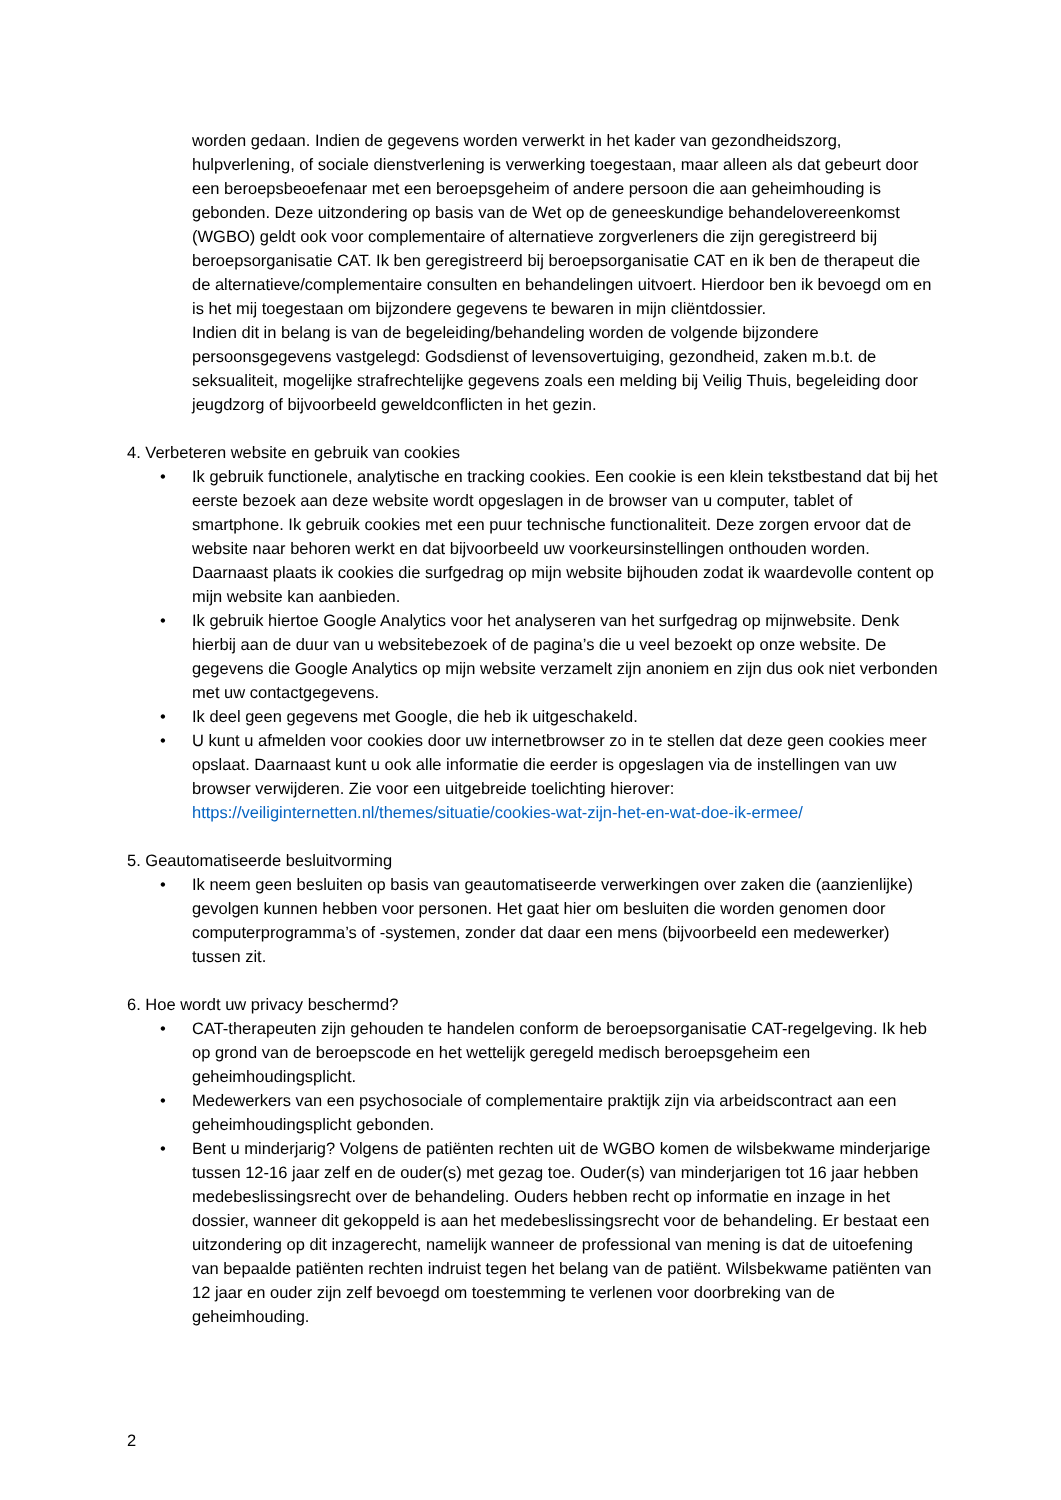worden gedaan. Indien de gegevens worden verwerkt in het kader van gezondheidszorg, hulpverlening, of sociale dienstverlening is verwerking toegestaan, maar alleen als dat gebeurt door een beroepsbeoefenaar met een beroepsgeheim of andere persoon die aan geheimhouding is gebonden. Deze uitzondering op basis van de Wet op de geneeskundige behandelovereenkomst (WGBO) geldt ook voor complementaire of alternatieve zorgverleners die zijn geregistreerd bij beroepsorganisatie CAT. Ik ben geregistreerd bij beroepsorganisatie CAT en ik ben de therapeut die de alternatieve/complementaire consulten en behandelingen uitvoert. Hierdoor ben ik bevoegd om en is het mij toegestaan om bijzondere gegevens te bewaren in mijn cliëntdossier.
Indien dit in belang is van de begeleiding/behandeling worden de volgende bijzondere persoonsgegevens vastgelegd: Godsdienst of levensovertuiging, gezondheid, zaken m.b.t. de seksualiteit, mogelijke strafrechtelijke gegevens zoals een melding bij Veilig Thuis, begeleiding door jeugdzorg of bijvoorbeeld geweldconflicten in het gezin.
4. Verbeteren website en gebruik van cookies
• Ik gebruik functionele, analytische en tracking cookies. Een cookie is een klein tekstbestand dat bij het eerste bezoek aan deze website wordt opgeslagen in de browser van u computer, tablet of smartphone. Ik gebruik cookies met een puur technische functionaliteit. Deze zorgen ervoor dat de website naar behoren werkt en dat bijvoorbeeld uw voorkeursinstellingen onthouden worden. Daarnaast plaats ik cookies die surfgedrag op mijn website bijhouden zodat ik waardevolle content op mijn website kan aanbieden.
• Ik gebruik hiertoe Google Analytics voor het analyseren van het surfgedrag op mijnwebsite. Denk hierbij aan de duur van u websitebezoek of de pagina’s die u veel bezoekt op onze website. De gegevens die Google Analytics op mijn website verzamelt zijn anoniem en zijn dus ook niet verbonden met uw contactgegevens.
• Ik deel geen gegevens met Google, die heb ik uitgeschakeld.
• U kunt u afmelden voor cookies door uw internetbrowser zo in te stellen dat deze geen cookies meer opslaat. Daarnaast kunt u ook alle informatie die eerder is opgeslagen via de instellingen van uw browser verwijderen. Zie voor een uitgebreide toelichting hierover: https://veiliginternetten.nl/themes/situatie/cookies-wat-zijn-het-en-wat-doe-ik-ermee/
5. Geautomatiseerde besluitvorming
• Ik neem geen besluiten op basis van geautomatiseerde verwerkingen over zaken die (aanzienlijke) gevolgen kunnen hebben voor personen. Het gaat hier om besluiten die worden genomen door computerprogramma’s of -systemen, zonder dat daar een mens (bijvoorbeeld een medewerker) tussen zit.
6. Hoe wordt uw privacy beschermd?
• CAT-therapeuten zijn gehouden te handelen conform de beroepsorganisatie CAT-regelgeving. Ik heb op grond van de beroepscode en het wettelijk geregeld medisch beroepsgeheim een geheimhoudingsplicht.
• Medewerkers van een psychosociale of complementaire praktijk zijn via arbeidscontract aan een geheimhoudingsplicht gebonden.
• Bent u minderjarig? Volgens de patiënten rechten uit de WGBO komen de wilsbekwame minderjarige tussen 12-16 jaar zelf en de ouder(s) met gezag toe. Ouder(s) van minderjarigen tot 16 jaar hebben medebeslissingsrecht over de behandeling. Ouders hebben recht op informatie en inzage in het dossier, wanneer dit gekoppeld is aan het medebeslissingsrecht voor de behandeling. Er bestaat een uitzondering op dit inzagerecht, namelijk wanneer de professional van mening is dat de uitoefening van bepaalde patiënten rechten indruist tegen het belang van de patiënt. Wilsbekwame patiënten van 12 jaar en ouder zijn zelf bevoegd om toestemming te verlenen voor doorbreking van de geheimhouding.
2